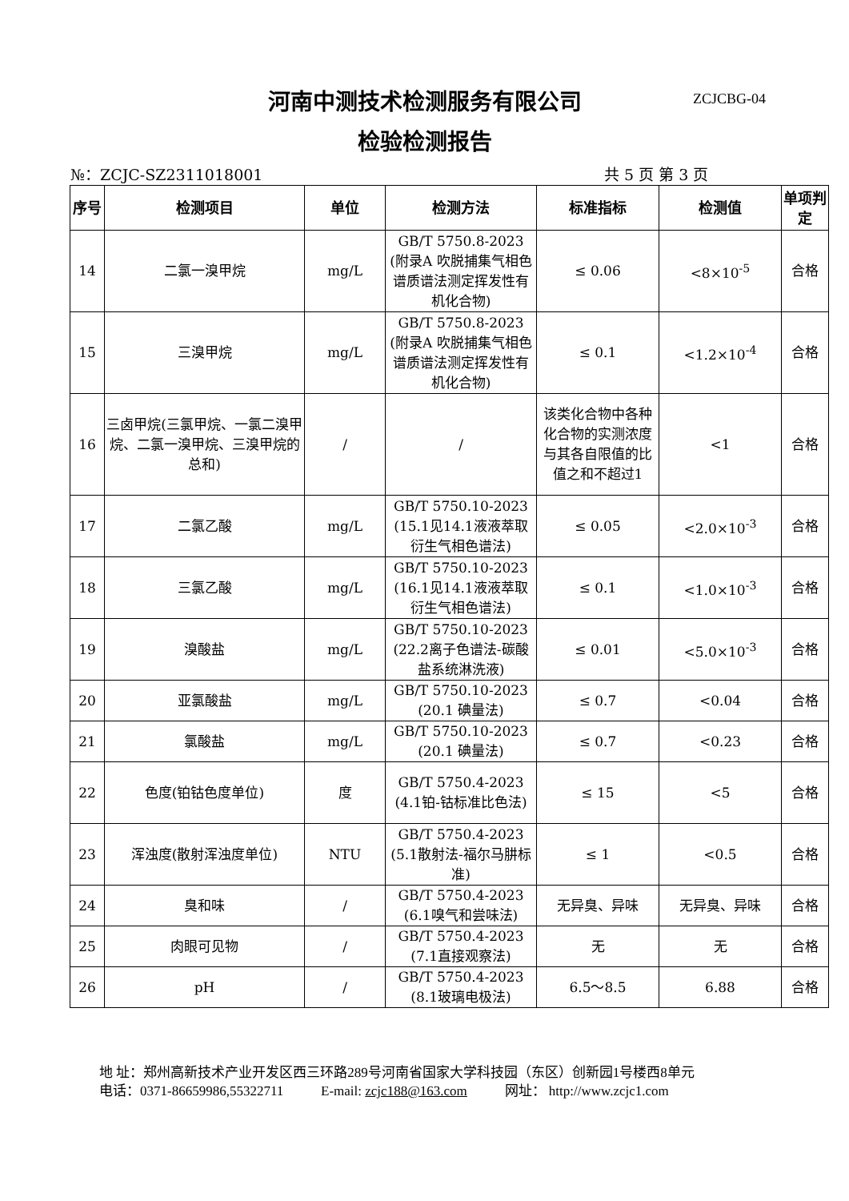河南中测技术检测服务有限公司 ZCJCBG-04
检验检测报告
№：ZCJC-SZ2311018001 共 5 页 第 3 页
| 序号 | 检测项目 | 单位 | 检测方法 | 标准指标 | 检测值 | 单项判定 |
| --- | --- | --- | --- | --- | --- | --- |
| 14 | 二氯一溴甲烷 | mg/L | GB/T 5750.8-2023 (附录A 吹脱捕集气相色谱质谱法测定挥发性有机化合物) | ≤ 0.06 | <8×10<sup>-5</sup> | 合格 |
| 15 | 三溴甲烷 | mg/L | GB/T 5750.8-2023 (附录A 吹脱捕集气相色谱质谱法测定挥发性有机化合物) | ≤ 0.1 | <1.2×10<sup>-4</sup> | 合格 |
| 16 | 三卤甲烷(三氯甲烷、一氯二溴甲烷、二氯一溴甲烷、三溴甲烷的总和) | / | / | 该类化合物中各种化合物的实测浓度与其各自限值的比值之和不超过1 | <1 | 合格 |
| 17 | 二氯乙酸 | mg/L | GB/T 5750.10-2023 (15.1见14.1液液萃取衍生气相色谱法) | ≤ 0.05 | <2.0×10<sup>-3</sup> | 合格 |
| 18 | 三氯乙酸 | mg/L | GB/T 5750.10-2023 (16.1见14.1液液萃取衍生气相色谱法) | ≤ 0.1 | <1.0×10<sup>-3</sup> | 合格 |
| 19 | 溴酸盐 | mg/L | GB/T 5750.10-2023 (22.2离子色谱法-碳酸盐系统淋洗液) | ≤ 0.01 | <5.0×10<sup>-3</sup> | 合格 |
| 20 | 亚氯酸盐 | mg/L | GB/T 5750.10-2023 (20.1 碘量法) | ≤ 0.7 | <0.04 | 合格 |
| 21 | 氯酸盐 | mg/L | GB/T 5750.10-2023 (20.1 碘量法) | ≤ 0.7 | <0.23 | 合格 |
| 22 | 色度(铂钴色度单位) | 度 | GB/T 5750.4-2023 (4.1铂-钴标准比色法) | ≤ 15 | <5 | 合格 |
| 23 | 浑浊度(散射浑浊度单位) | NTU | GB/T 5750.4-2023 (5.1散射法-福尔马肼标准) | ≤ 1 | <0.5 | 合格 |
| 24 | 臭和味 | / | GB/T 5750.4-2023 (6.1嗅气和尝味法) | 无异臭、异味 | 无异臭、异味 | 合格 |
| 25 | 肉眼可见物 | / | GB/T 5750.4-2023 (7.1直接观察法) | 无 | 无 | 合格 |
| 26 | pH | / | GB/T 5750.4-2023 (8.1玻璃电极法) | 6.5～8.5 | 6.88 | 合格 |
地 址：郑州高新技术产业开发区西三环路289号河南省国家大学科技园（东区）创新园1号楼西8单元
电话：0371-86659986,55322711 E-mail: zcjc188@163.com 网址： http://www.zcjc1.com